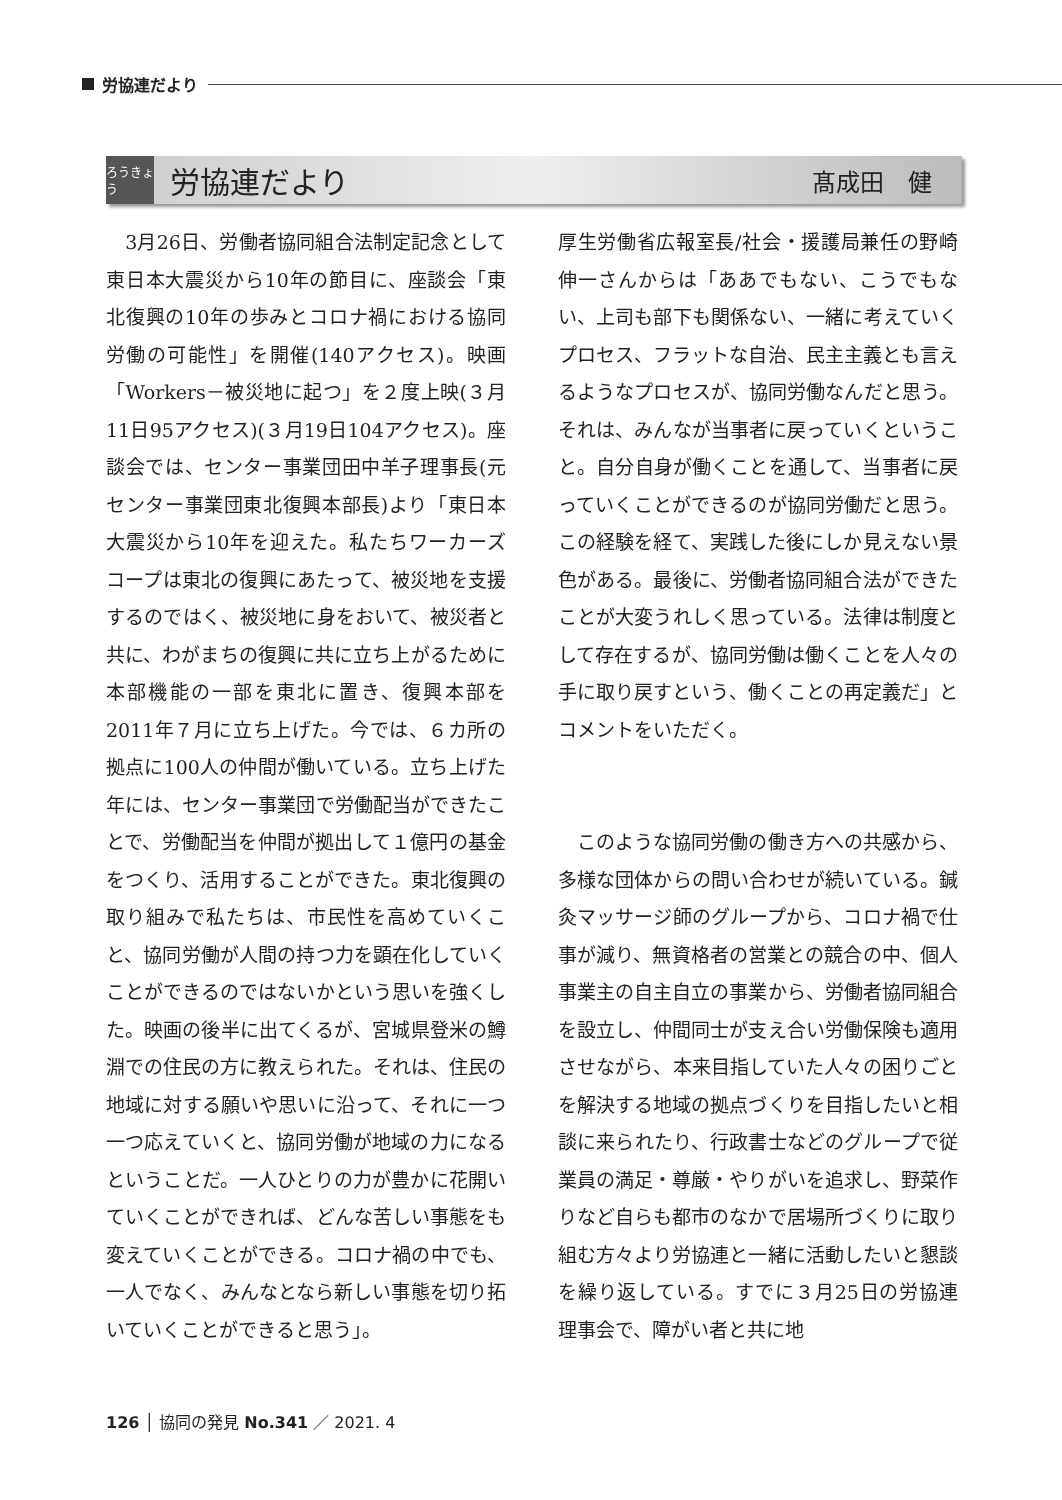労協連だより
ろうきょう
労協連だより
髙成田　健
　3月26日、労働者協同組合法制定記念として東日本大震災から10年の節目に、座談会「東北復興の10年の歩みとコロナ禍における協同労働の可能性」を開催(140アクセス)。映画「Workers－被災地に起つ」を２度上映(３月11日95アクセス)(３月19日104アクセス)。座談会では、センター事業団田中羊子理事長(元センター事業団東北復興本部長)より「東日本大震災から10年を迎えた。私たちワーカーズコープは東北の復興にあたって、被災地を支援するのではく、被災地に身をおいて、被災者と共に、わがまちの復興に共に立ち上がるために本部機能の一部を東北に置き、復興本部を2011年７月に立ち上げた。今では、６カ所の拠点に100人の仲間が働いている。立ち上げた年には、センター事業団で労働配当ができたことで、労働配当を仲間が拠出して１億円の基金をつくり、活用することができた。東北復興の取り組みで私たちは、市民性を高めていくこと、協同労働が人間の持つ力を顕在化していくことができるのではないかという思いを強くした。映画の後半に出てくるが、宮城県登米の鱒淵での住民の方に教えられた。それは、住民の地域に対する願いや思いに沿って、それに一つ一つ応えていくと、協同労働が地域の力になるということだ。一人ひとりの力が豊かに花開いていくことができれば、どんな苦しい事態をも変えていくことができる。コロナ禍の中でも、一人でなく、みんなとなら新しい事態を切り拓いていくことができると思う」。
厚生労働省広報室長/社会・援護局兼任の野崎伸一さんからは「ああでもない、こうでもない、上司も部下も関係ない、一緒に考えていくプロセス、フラットな自治、民主主義とも言えるようなプロセスが、協同労働なんだと思う。それは、みんなが当事者に戻っていくということ。自分自身が働くことを通して、当事者に戻っていくことができるのが協同労働だと思う。この経験を経て、実践した後にしか見えない景色がある。最後に、労働者協同組合法ができたことが大変うれしく思っている。法律は制度として存在するが、協同労働は働くことを人々の手に取り戻すという、働くことの再定義だ」とコメントをいただく。
　このような協同労働の働き方への共感から、多様な団体からの問い合わせが続いている。鍼灸マッサージ師のグループから、コロナ禍で仕事が減り、無資格者の営業との競合の中、個人事業主の自主自立の事業から、労働者協同組合を設立し、仲間同士が支え合い労働保険も適用させながら、本来目指していた人々の困りごとを解決する地域の拠点づくりを目指したいと相談に来られたり、行政書士などのグループで従業員の満足・尊厳・やりがいを追求し、野菜作りなど自らも都市のなかで居場所づくりに取り組む方々より労協連と一緒に活動したいと懇談を繰り返している。すでに３月25日の労協連理事会で、障がい者と共に地
126 │ 協同の発見 No.341 ／ 2021. 4